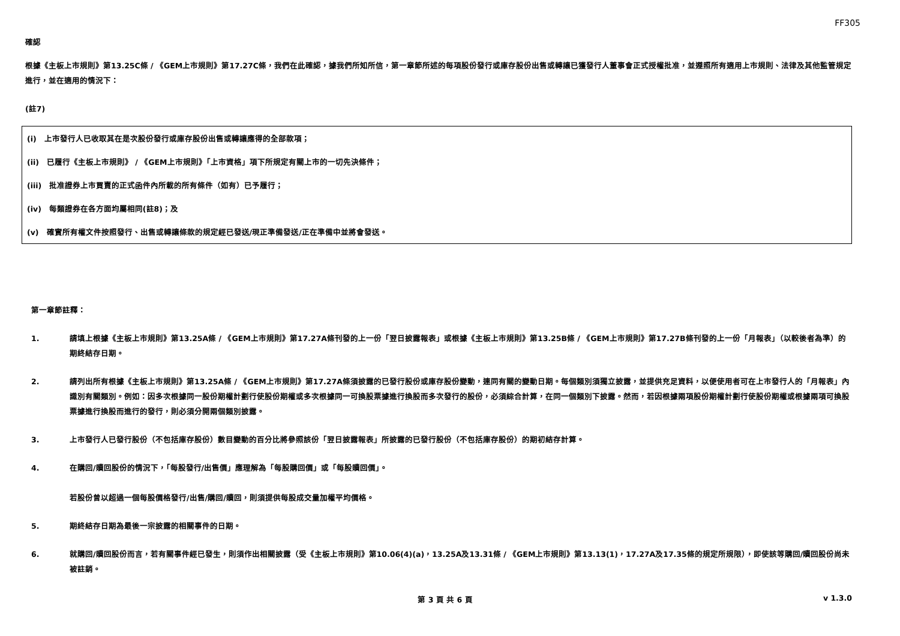FF305
確認
根據《主板上市規則》第13.25C條 / 《GEM上市規則》第17.27C條，我們在此確認，據我們所知所信，第一章節所述的每項股份發行或庫存股份出售或轉讓已獲發行人董事會正式授權批准，並遵照所有適用上市規則、法律及其他監管規定進行，並在適用的情況下：
(註7)
(i)　上市發行人已收取其在是次股份發行或庫存股份出售或轉讓應得的全部款項；
(ii)　已履行《主板上市規則》 / 《GEM上市規則》「上市資格」項下所規定有關上市的一切先決條件；
(iii)　批准證券上市買賣的正式函件內所載的所有條件（如有）已予履行；
(iv)　每類證券在各方面均屬相同(註8)；及
(v)　確實所有權文件按照發行、出售或轉讓條款的規定經已發送/現正準備發送/正在準備中並將會發送。
第一章節註釋：
1. 請填上根據《主板上市規則》第13.25A條 / 《GEM上市規則》第17.27A條刊發的上一份「翌日披露報表」或根據《主板上市規則》第13.25B條 / 《GEM上市規則》第17.27B條刊發的上一份「月報表」（以較後者為準）的期終結存日期。
2. 請列出所有根據《主板上市規則》第13.25A條 / 《GEM上市規則》第17.27A條須披露的已發行股份或庫存股份變動，連同有關的變動日期。每個類別須獨立披露，並提供充足資料，以便使用者可在上市發行人的「月報表」內識別有關類別。例如：因多次根據同一股份期權計劃行使股份期權或多次根據同一可換股票據進行換股而多次發行的股份，必須綜合計算，在同一個類別下披露。然而，若因根據兩項股份期權計劃行使股份期權或根據兩項可換股票據進行換股而進行的發行，則必須分開兩個類別披露。
3. 上市發行人已發行股份（不包括庫存股份）數目變動的百分比將參照該份「翌日披露報表」所披露的已發行股份（不包括庫存股份）的期初結存計算。
4. 在購回/贖回股份的情況下，「每股發行/出售價」應理解為「每股購回價」或「每股贖回價」。
若股份曾以超過一個每股價格發行/出售/購回/贖回，則須提供每股成交量加權平均價格。
5. 期終結存日期為最後一宗披露的相關事件的日期。
6. 就購回/贖回股份而言，若有關事件經已發生，則須作出相關披露（受《主板上市規則》第10.06(4)(a)，13.25A及13.31條 / 《GEM上市規則》第13.13(1)，17.27A及17.35條的規定所規限），即使該等購回/贖回股份尚未被註銷。
第 3 頁 共 6 頁 v 1.3.0